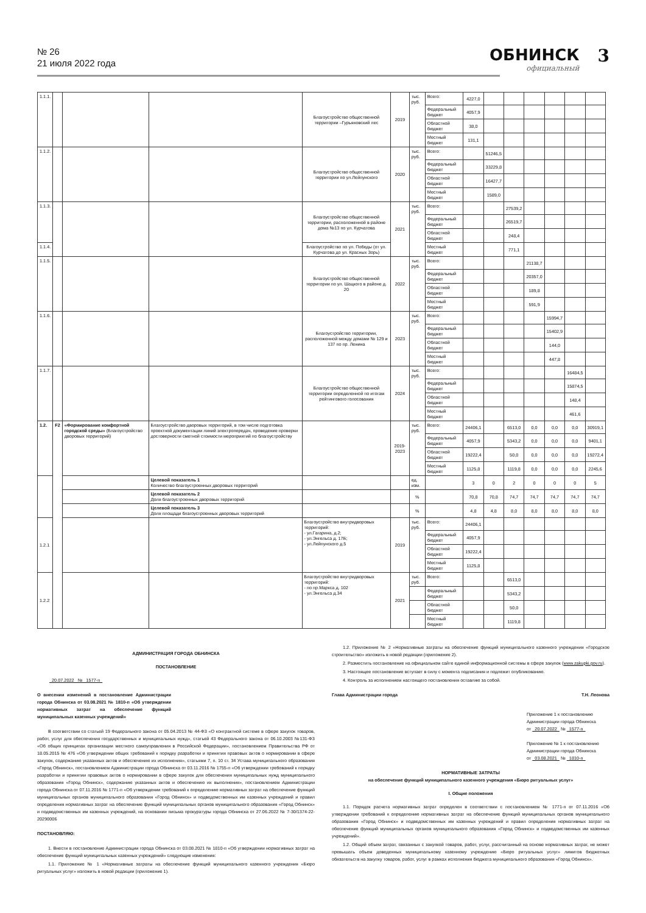№ 26
21 июля 2022 года
ОБНИНСК
официальный
3
| 1.1.1. | | | | Благоустройство общественной территории –Гурьяновский лес | 2019 | тыс. руб. | Всего: | 4227,0 | | | | | | |
| | | | | | | | Федеральный бюджет | 4057,9 | | | | | | |
| | | | | | | | Областной бюджет | 38,0 | | | | | | |
| | | | | | | | Местный бюджет | 131,1 | | | | | | |
| 1.1.2. | | | | Благоустройство общественной территории по ул.Лейпунского | 2020 | тыс. руб. | Всего: | | 51246,5 | | | | | |
| | | | | | | | Федеральный бюджет | | 33229,8 | | | | | |
| | | | | | | | Областной бюджет | | 16427,7 | | | | | |
| | | | | | | | Местный бюджет | | 1589,0 | | | | | |
| 1.1.3. | | | | Благоустройство общественной территории, расположенной в районе дома №13 по ул. Курчатова | 2021 | тыс. руб. | Всего: | | | 27539,2 | | | | |
| | | | | | | | Федеральный бюджет | | | 26519,7 | | | | |
| | | | | | | | Областной бюджет | | | 248,4 | | | | |
| 1.1.4. | | | | Благоустройство по ул. Победы (от ул. Курчатова до ул. Красных Зорь) | | | Местный бюджет | | | 771,1 | | | | |
| 1.1.5. | | | | Благоустройство общественной территории по ул. Шацкого в районе д. 20 | 2022 | тыс. руб. | Всего: | | | | 21138,7 | | | |
| | | | | | | | Федеральный бюджет | | | | 20357,0 | | | |
| | | | | | | | Областной бюджет | | | | 189,8 | | | |
| | | | | | | | Местный бюджет | | | | 591,9 | | | |
| 1.1.6. | | | | Благоустройство территории, расположенной между домами № 129 и 137 по пр. Ленина | 2023 | тыс. руб. | Всего: | | | | | 15994,7 | | |
| | | | | | | | Федеральный бюджет | | | | | 15402,9 | | |
| | | | | | | | Областной бюджет | | | | | 144,0 | | |
| | | | | | | | Местный бюджет | | | | | 447,8 | | |
| 1.1.7. | | | | Благоустройство общественной территории определенной по итогам рейтингового голосования | 2024 | тыс. руб. | Всего: | | | | | | 16484,5 | |
| | | | | | | | Федеральный бюджет | | | | | | 15874,5 | |
| | | | | | | | Областной бюджет | | | | | | 148,4 | |
| | | | | | | | Местный бюджет | | | | | | 461,6 | |
| 1.2. | F2 | «Формирование комфортной городской среды» (Благоустройство дворовых территорий) | Благоустройство дворовых территорий, в том числе подготовка проектной документации линий электропередач, проведение проверки достоверности сметной стоимости мероприятий по благоустройству | | 2019-2023 | тыс. руб. | Всего: | 24406,1 | | 6513,0 | 0,0 | 0,0 | 0,0 | 30919,1 |
| | | | | | | | Федеральный бюджет | 4057,9 | | 5343,2 | 0,0 | 0,0 | 0,0 | 9401,1 |
| | | | | | | | Областной бюджет | 19222,4 | | 50,0 | 0,0 | 0,0 | 0,0 | 19272,4 |
| | | | | | | | Местный бюджет | 1125,8 | | 1119,8 | 0,0 | 0,0 | 0,0 | 2245,6 |
| | | | Целевой показатель 1 Количество благоустроенных дворовых территорий | | | ед. изм. | | 3 | 0 | 2 | 0 | 0 | 0 | 5 |
| | | | Целевой показатель 2 Доля благоустроенных дворовых территорий | | | % | | 70,8 | 70,8 | 74,7 | 74,7 | 74,7 | 74,7 | 74,7 |
| | | | Целевой показатель 3 Доля площади благоустроенных дворовых территорий | | | % | | 4,8 | 4,8 | 8,0 | 8,0 | 8,0 | 8,0 | 8,0 |
| 1.2.1 | | | | Благоустройство внутридворовых территорий: - ул.Гагарина, д.2; - ул.Энгельса д. 17Б; - ул.Лейпунского д.5 | 2019 | тыс. руб. | Всего: | 24406,1 | | | | | | |
| | | | | | | | Федеральный бюджет | 4057,9 | | | | | | |
| | | | | | | | Областной бюджет | 19222,4 | | | | | | |
| | | | | | | | Местный бюджет | 1125,8 | | | | | | |
| 1.2.2 | | | | Благоустройство внутридворовых территорий: - по пр.Маркса д. 102 - ул.Энгельса д.34 | 2021 | тыс. руб. | Всего: | | | 6513,0 | | | | |
| | | | | | | | Федеральный бюджет | | | 5343,2 | | | | |
| | | | | | | | Областной бюджет | | | 50,0 | | | | |
| | | | | | | | Местный бюджет | | | 1119,8 | | | | |
АДМИНИСТРАЦИЯ ГОРОДА ОБНИНСКА
ПОСТАНОВЛЕНИЕ
20.07.2022 № 1577-п
О внесении изменений в постановление Администрации города Обнинска от 03.08.2021 № 1810-п «Об утверждении нормативных затрат на обеспечение функций муниципальных казенных учреждений»
В соответствии со статьей 19 Федерального закона от 05.04.2013 № 44-ФЗ «О контрактной системе в сфере закупок товаров, работ, услуг для обеспечения государственных и муниципальных нужд», статьей 43 Федерального закона от 06.10.2003 №131-ФЗ «Об общих принципах организации местного самоуправления в Российской Федерации», постановлением Правительства РФ от 18.05.2015 № 476 «Об утверждении общих требований к порядку разработки и принятия правовых актов о нормировании в сфере закупок, содержанию указанных актов и обеспечению их исполнения», статьями 7, п. 10 ст. 34 Устава муниципального образования «Город Обнинск», постановлением Администрации города Обнинска от 03.11.2016 № 1755-п «Об утверждении требований к порядку разработки и принятии правовых актов о нормировании в сфере закупок для обеспечения муниципальных нужд муниципального образования «Город Обнинск», содержанию указанных актов и обеспечению их выполнения», постановлением Администрации города Обнинска от 07.11.2016 № 1771-п «Об утверждении требований к определению нормативных затрат на обеспечение функций муниципальных органов муниципального образования «Город Обнинск» и подведомственных им казенных учреждений и правил определения нормативных затрат на обеспечение функций муниципальных органов муниципального образования «Город Обнинск» и подведомственных им казенных учреждений, на основании письма прокуратуры города Обнинска от 27.06.2022 № 7-30/1374-22-20290006
ПОСТАНОВЛЯЮ:
1. Внести в постановление Администрации города Обнинска от 03.08.2021 № 1810-п «Об утверждении нормативных затрат на обеспечение функций муниципальных казенных учреждений» следующие изменения:
1.1. Приложение № 1 «Нормативные затраты на обеспечение функций муниципального казенного учреждения «Бюро ритуальных услуг» изложить в новой редакции (приложение 1).
1.2. Приложение № 2 «Нормативные затраты на обеспечение функций муниципального казенного учреждения «Городское строительство» изложить в новой редакции (приложение 2).
2. Разместить постановление на официальном сайте единой информационной системы в сфере закупок (www.zakupki.gov.ru).
3. Настоящее постановление вступает в силу с момента подписания и подлежит опубликованию.
4. Контроль за исполнением настоящего постановления оставляю за собой.
Глава Администрации города Т.Н. Леонова
Приложение 1 к постановлению
Администрации города Обнинска
от 20.07.2022 № 1577-п
Приложение № 1 к постановлению
Администрации города Обнинска
от 03.08.2021 № 1810-п
НОРМАТИВНЫЕ ЗАТРАТЫ
на обеспечение функций муниципального казенного учреждения «Бюро ритуальных услуг»
I. Общие положения
1.1. Порядок расчета нормативных затрат определен в соответствии с постановлением № 1771-п от 07.11.2016 «Об утверждении требований к определению нормативных затрат на обеспечение функций муниципальных органов муниципального образования «Город Обнинск» и подведомственных им казенных учреждений и правил определения нормативных затрат на обеспечение функций муниципальных органов муниципального образования «Город Обнинск» и подведомственных им казенных учреждений».
1.2. Общий объем затрат, связанных с закупкой товаров, работ, услуг, рассчитанный на основе нормативных затрат, не может превышать объем доведенных муниципальному казенному учреждению «Бюро ритуальных услуг» лимитов бюджетных обязательств на закупку товаров, работ, услуг в рамках исполнения бюджета муниципального образования «Город Обнинск».